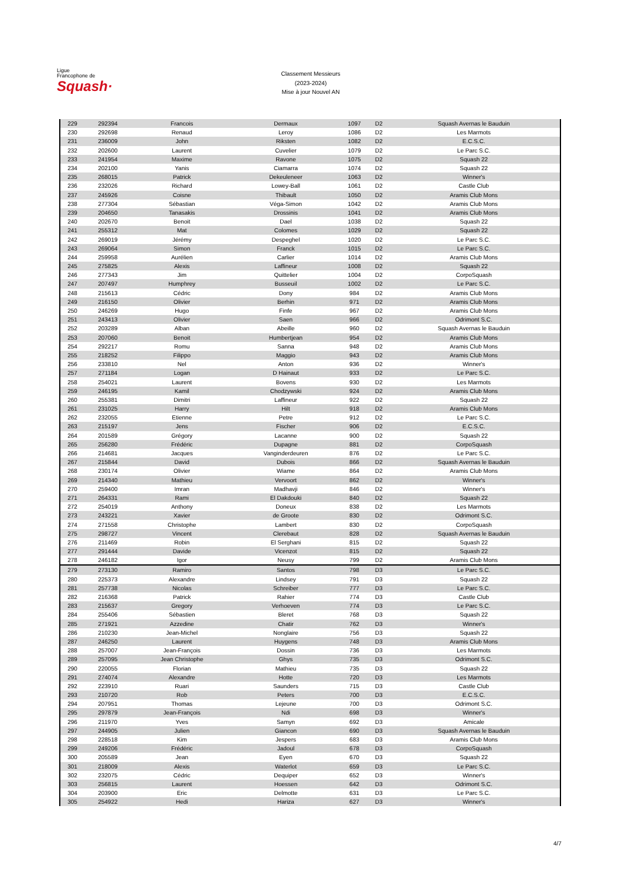Ligue
Francophone de
Squash·
Classement Messieurs
(2023-2024)
Mise à jour Nouvel AN
| 229 | 292394 | Francois | Dermaux | 1097 | D2 | Squash Avernas le Bauduin |
| 230 | 292698 | Renaud | Leroy | 1086 | D2 | Les Marmots |
| 231 | 236009 | John | Riksten | 1082 | D2 | E.C.S.C. |
| 232 | 202600 | Laurent | Cuvelier | 1079 | D2 | Le Parc S.C. |
| 233 | 241954 | Maxime | Ravone | 1075 | D2 | Squash 22 |
| 234 | 202100 | Yanis | Ciamarra | 1074 | D2 | Squash 22 |
| 235 | 268015 | Patrick | Dekeuleneer | 1063 | D2 | Winner's |
| 236 | 232026 | Richard | Lowey-Ball | 1061 | D2 | Castle Club |
| 237 | 245926 | Coisne | Thibault | 1050 | D2 | Aramis Club Mons |
| 238 | 277304 | Sébastian | Véga-Simon | 1042 | D2 | Aramis Club Mons |
| 239 | 204650 | Tanasakis | Drossinis | 1041 | D2 | Aramis Club Mons |
| 240 | 202670 | Benoit | Dael | 1038 | D2 | Squash 22 |
| 241 | 255312 | Mat | Colomes | 1029 | D2 | Squash 22 |
| 242 | 269019 | Jérémy | Despeghel | 1020 | D2 | Le Parc S.C. |
| 243 | 269064 | Simon | Franck | 1015 | D2 | Le Parc S.C. |
| 244 | 259958 | Aurélien | Carlier | 1014 | D2 | Aramis Club Mons |
| 245 | 275825 | Alexis | Laffineur | 1008 | D2 | Squash 22 |
| 246 | 277343 | Jim | Quittelier | 1004 | D2 | CorpoSquash |
| 247 | 207497 | Humphrey | Busseuil | 1002 | D2 | Le Parc S.C. |
| 248 | 215613 | Cédric | Dony | 984 | D2 | Aramis Club Mons |
| 249 | 216150 | Olivier | Berhin | 971 | D2 | Aramis Club Mons |
| 250 | 246269 | Hugo | Finfe | 967 | D2 | Aramis Club Mons |
| 251 | 243413 | Olivier | Saen | 966 | D2 | Odrimont S.C. |
| 252 | 203289 | Alban | Abeille | 960 | D2 | Squash Avernas le Bauduin |
| 253 | 207060 | Benoit | Humbertjean | 954 | D2 | Aramis Club Mons |
| 254 | 292217 | Romu | Sanna | 948 | D2 | Aramis Club Mons |
| 255 | 218252 | Filippo | Maggio | 943 | D2 | Aramis Club Mons |
| 256 | 233810 | Nel | Anton | 936 | D2 | Winner's |
| 257 | 271184 | Logan | D Hainaut | 933 | D2 | Le Parc S.C. |
| 258 | 254021 | Laurent | Bovens | 930 | D2 | Les Marmots |
| 259 | 246195 | Kamil | Chodzywski | 924 | D2 | Aramis Club Mons |
| 260 | 255381 | Dimitri | Laffineur | 922 | D2 | Squash 22 |
| 261 | 231025 | Harry | Hilt | 918 | D2 | Aramis Club Mons |
| 262 | 232055 | Etienne | Petre | 912 | D2 | Le Parc S.C. |
| 263 | 215197 | Jens | Fischer | 906 | D2 | E.C.S.C. |
| 264 | 201589 | Grégory | Lacanne | 900 | D2 | Squash 22 |
| 265 | 256280 | Frédéric | Dupagne | 881 | D2 | CorpoSquash |
| 266 | 214681 | Jacques | Vanginderdeuren | 876 | D2 | Le Parc S.C. |
| 267 | 215844 | David | Dubois | 866 | D2 | Squash Avernas le Bauduin |
| 268 | 230174 | Olivier | Wiame | 864 | D2 | Aramis Club Mons |
| 269 | 214340 | Mathieu | Vervoort | 862 | D2 | Winner's |
| 270 | 259400 | Imran | Madhavji | 846 | D2 | Winner's |
| 271 | 264331 | Rami | El Dakdouki | 840 | D2 | Squash 22 |
| 272 | 254019 | Anthony | Doneux | 838 | D2 | Les Marmots |
| 273 | 243221 | Xavier | de Groote | 830 | D2 | Odrimont S.C. |
| 274 | 271558 | Christophe | Lambert | 830 | D2 | CorpoSquash |
| 275 | 298727 | Vincent | Clerebaut | 828 | D2 | Squash Avernas le Bauduin |
| 276 | 211469 | Robin | El Serghani | 815 | D2 | Squash 22 |
| 277 | 291444 | Davide | Vicenzot | 815 | D2 | Squash 22 |
| 278 | 246182 | Igor | Neusy | 799 | D2 | Aramis Club Mons |
| 279 | 273130 | Ramiro | Santos | 798 | D3 | Le Parc S.C. |
| 280 | 225373 | Alexandre | Lindsey | 791 | D3 | Squash 22 |
| 281 | 257738 | Nicolas | Schreiber | 777 | D3 | Le Parc S.C. |
| 282 | 216368 | Patrick | Rahier | 774 | D3 | Castle Club |
| 283 | 215637 | Gregory | Verhoeven | 774 | D3 | Le Parc S.C. |
| 284 | 255406 | Sébastien | Bleret | 768 | D3 | Squash 22 |
| 285 | 271921 | Azzedine | Chatir | 762 | D3 | Winner's |
| 286 | 210230 | Jean-Michel | Nonglaire | 756 | D3 | Squash 22 |
| 287 | 246250 | Laurent | Huygens | 748 | D3 | Aramis Club Mons |
| 288 | 257007 | Jean-François | Dossin | 736 | D3 | Les Marmots |
| 289 | 257095 | Jean Christophe | Ghys | 735 | D3 | Odrimont S.C. |
| 290 | 220055 | Florian | Mathieu | 735 | D3 | Squash 22 |
| 291 | 274074 | Alexandre | Hotte | 720 | D3 | Les Marmots |
| 292 | 223910 | Ruari | Saunders | 715 | D3 | Castle Club |
| 293 | 210720 | Rob | Peters | 700 | D3 | E.C.S.C. |
| 294 | 207951 | Thomas | Lejeune | 700 | D3 | Odrimont S.C. |
| 295 | 297879 | Jean-François | Ndi | 698 | D3 | Winner's |
| 296 | 211970 | Yves | Samyn | 692 | D3 | Amicale |
| 297 | 244905 | Julien | Giancon | 690 | D3 | Squash Avernas le Bauduin |
| 298 | 228518 | Kim | Jespers | 683 | D3 | Aramis Club Mons |
| 299 | 249206 | Frédéric | Jadoul | 678 | D3 | CorpoSquash |
| 300 | 205589 | Jean | Eyen | 670 | D3 | Squash 22 |
| 301 | 218009 | Alexis | Waterlot | 659 | D3 | Le Parc S.C. |
| 302 | 232075 | Cédric | Dequiper | 652 | D3 | Winner's |
| 303 | 256815 | Laurent | Hoessen | 642 | D3 | Odrimont S.C. |
| 304 | 203900 | Eric | Delmotte | 631 | D3 | Le Parc S.C. |
| 305 | 254922 | Hedi | Hariza | 627 | D3 | Winner's |
4/7